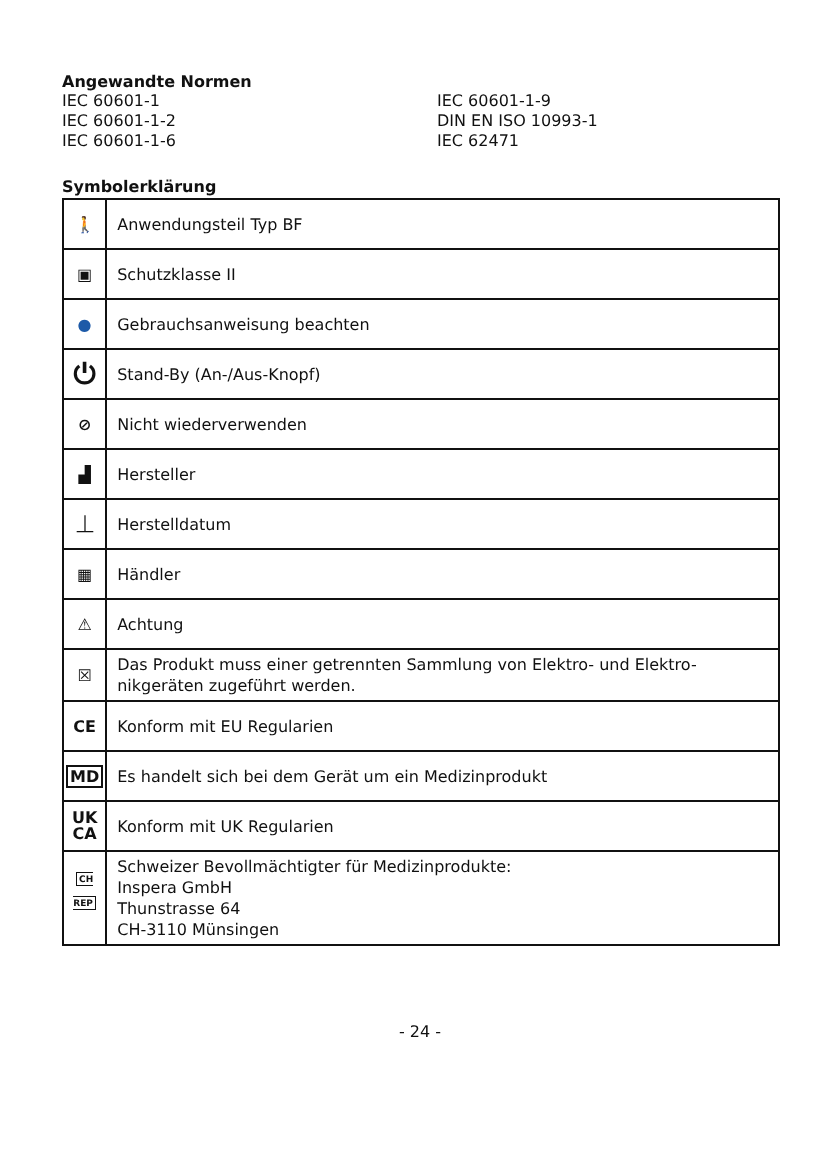Angewandte Normen
IEC 60601-1
IEC 60601-1-9
IEC 60601-1-2
DIN EN ISO 10993-1
IEC 60601-1-6
IEC 62471
Symbolerklärung
| 🚶 | Anwendungsteil Typ BF |
| ▣ | Schutzklasse II |
| ● | Gebrauchsanweisung beachten |
| ⏻ | Stand-By (An-/Aus-Knopf) |
| ⊘ | Nicht wiederverwenden |
| ▟ | Hersteller |
| ⏊ | Herstelldatum |
| ▦ | Händler |
| ⚠ | Achtung |
| ☒ | Das Produkt muss einer getrennten Sammlung von Elektro- und Elektro-nikgeräten zugeführt werden. |
| CE | Konform mit EU Regularien |
| MD | Es handelt sich bei dem Gerät um ein Medizinprodukt |
| UK CA | Konform mit UK Regularien |
| CH REP | Schweizer Bevollmächtigter für Medizinprodukte: Inspera GmbH Thunstrasse 64 CH-3110 Münsingen |
- 24 -